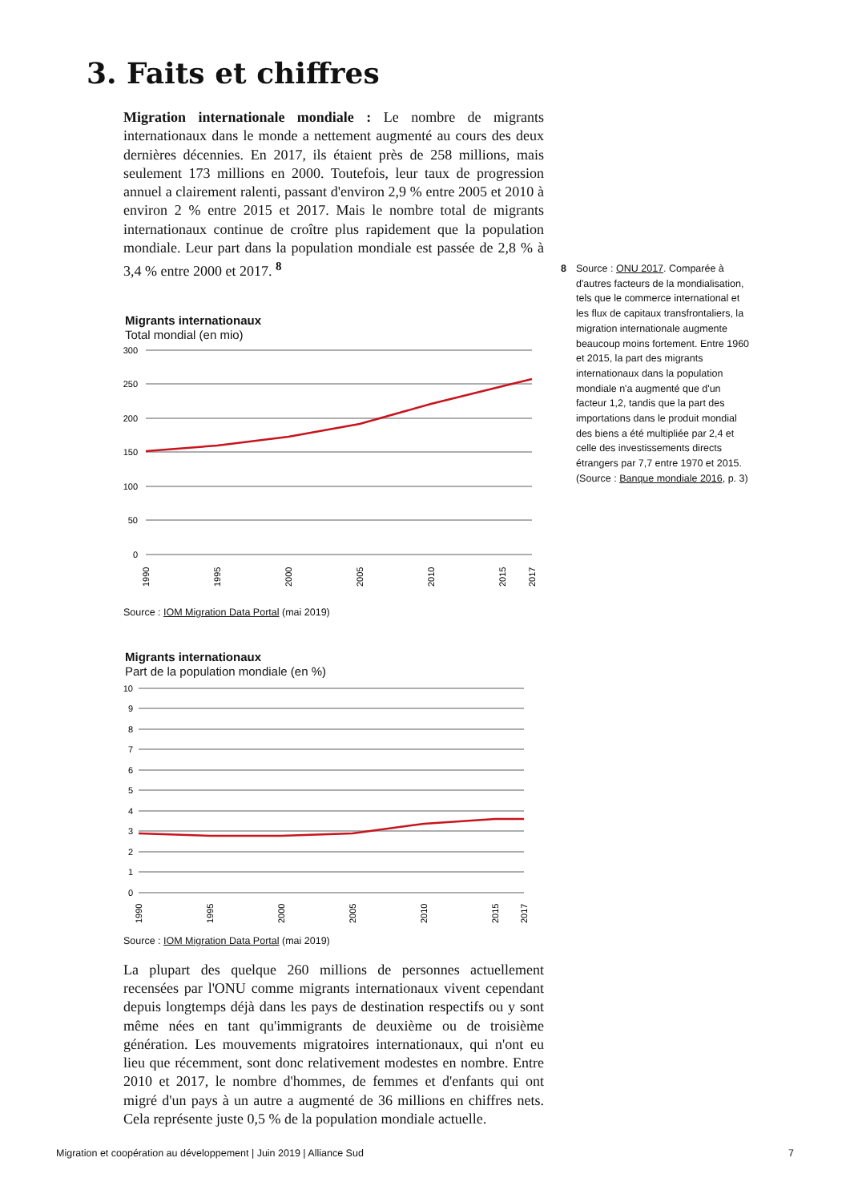3. Faits et chiffres
Migration internationale mondiale : Le nombre de migrants internationaux dans le monde a nettement augmenté au cours des deux dernières décennies. En 2017, ils étaient près de 258 millions, mais seulement 173 millions en 2000. Toutefois, leur taux de progression annuel a clairement ralenti, passant d'environ 2,9 % entre 2005 et 2010 à environ 2 % entre 2015 et 2017. Mais le nombre total de migrants internationaux continue de croître plus rapidement que la population mondiale. Leur part dans la population mondiale est passée de 2,8 % à 3,4 % entre 2000 et 2017. <sup>8</sup>
Migrants internationaux
Total mondial (en mio)
300
250
200
150
100
50
0
1990
1995
2000
2005
2010
2015
2017
Source : IOM Migration Data Portal (mai 2019)
Migrants internationaux
Part de la population mondiale (en %)
10
9
8
7
6
5
4
3
2
1
0
1990
1995
2000
2005
2010
2015
2017
Source : IOM Migration Data Portal (mai 2019)
La plupart des quelque 260 millions de personnes actuellement recensées par l'ONU comme migrants internationaux vivent cependant depuis longtemps déjà dans les pays de destination respectifs ou y sont même nées en tant qu'immigrants de deuxième ou de troisième génération. Les mouvements migratoires internationaux, qui n'ont eu lieu que récemment, sont donc relativement modestes en nombre. Entre 2010 et 2017, le nombre d'hommes, de femmes et d'enfants qui ont migré d'un pays à un autre a augmenté de 36 millions en chiffres nets. Cela représente juste 0,5 % de la population mondiale actuelle.
8 Source : ONU 2017. Comparée à d'autres facteurs de la mondialisation, tels que le commerce international et les flux de capitaux transfrontaliers, la migration internationale augmente beaucoup moins fortement. Entre 1960 et 2015, la part des migrants internationaux dans la population mondiale n'a augmenté que d'un facteur 1,2, tandis que la part des importations dans le produit mondial des biens a été multipliée par 2,4 et celle des investissements directs étrangers par 7,7 entre 1970 et 2015. (Source : Banque mondiale 2016, p. 3)
Migration et coopération au développement | Juin 2019 | Alliance Sud 7